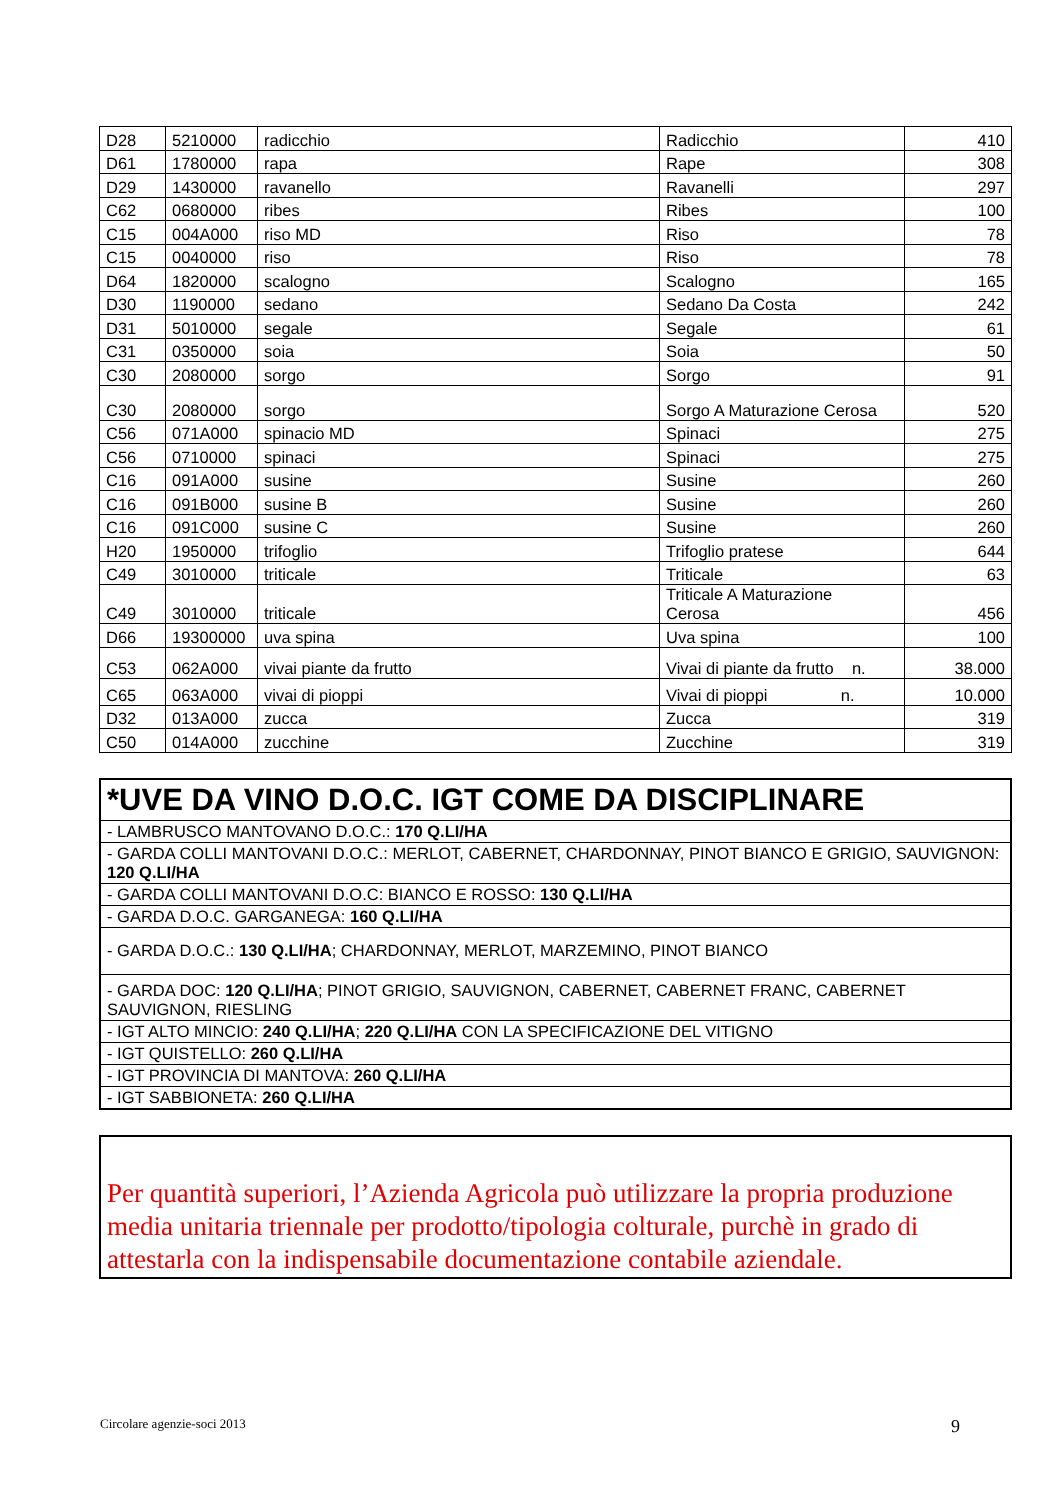| D28 | 5210000 | radicchio | Radicchio | 410 |
| D61 | 1780000 | rapa | Rape | 308 |
| D29 | 1430000 | ravanello | Ravanelli | 297 |
| C62 | 0680000 | ribes | Ribes | 100 |
| C15 | 004A000 | riso MD | Riso | 78 |
| C15 | 0040000 | riso | Riso | 78 |
| D64 | 1820000 | scalogno | Scalogno | 165 |
| D30 | 1190000 | sedano | Sedano Da Costa | 242 |
| D31 | 5010000 | segale | Segale | 61 |
| C31 | 0350000 | soia | Soia | 50 |
| C30 | 2080000 | sorgo | Sorgo | 91 |
| C30 | 2080000 | sorgo | Sorgo A Maturazione Cerosa | 520 |
| C56 | 071A000 | spinacio MD | Spinaci | 275 |
| C56 | 0710000 | spinaci | Spinaci | 275 |
| C16 | 091A000 | susine | Susine | 260 |
| C16 | 091B000 | susine B | Susine | 260 |
| C16 | 091C000 | susine C | Susine | 260 |
| H20 | 1950000 | trifoglio | Trifoglio pratese | 644 |
| C49 | 3010000 | triticale | Triticale | 63 |
| C49 | 3010000 | triticale | Triticale A Maturazione Cerosa | 456 |
| D66 | 19300000 | uva spina | Uva spina | 100 |
| C53 | 062A000 | vivai piante da frutto | Vivai di piante da frutto n. | 38.000 |
| C65 | 063A000 | vivai di pioppi | Vivai di pioppi n. | 10.000 |
| D32 | 013A000 | zucca | Zucca | 319 |
| C50 | 014A000 | zucchine | Zucchine | 319 |
| *UVE DA VINO D.O.C. IGT COME DA DISCIPLINARE |
| - LAMBRUSCO MANTOVANO D.O.C.: 170 Q.LI/HA |
| - GARDA COLLI MANTOVANI D.O.C.: MERLOT, CABERNET, CHARDONNAY, PINOT BIANCO E GRIGIO, SAUVIGNON: 120 Q.LI/HA |
| - GARDA COLLI MANTOVANI D.O.C: BIANCO E ROSSO: 130 Q.LI/HA |
| - GARDA D.O.C. GARGANEGA: 160 Q.LI/HA |
| - GARDA D.O.C.: 130 Q.LI/HA ; CHARDONNAY, MERLOT, MARZEMINO, PINOT BIANCO |
| - GARDA DOC: 120 Q.LI/HA ; PINOT GRIGIO, SAUVIGNON, CABERNET, CABERNET FRANC, CABERNET SAUVIGNON, RIESLING |
| - IGT ALTO MINCIO: 240 Q.LI/HA ; 220 Q.LI/HA CON LA SPECIFICAZIONE DEL VITIGNO |
| - IGT QUISTELLO: 260 Q.LI/HA |
| - IGT PROVINCIA DI MANTOVA: 260 Q.LI/HA |
| - IGT SABBIONETA: 260 Q.LI/HA |
Per quantità superiori, l’Azienda Agricola può utilizzare la propria produzione media unitaria triennale per prodotto/tipologia colturale, purchè in grado di attestarla con la indispensabile documentazione contabile aziendale.
Circolare agenzie-soci 2013 9